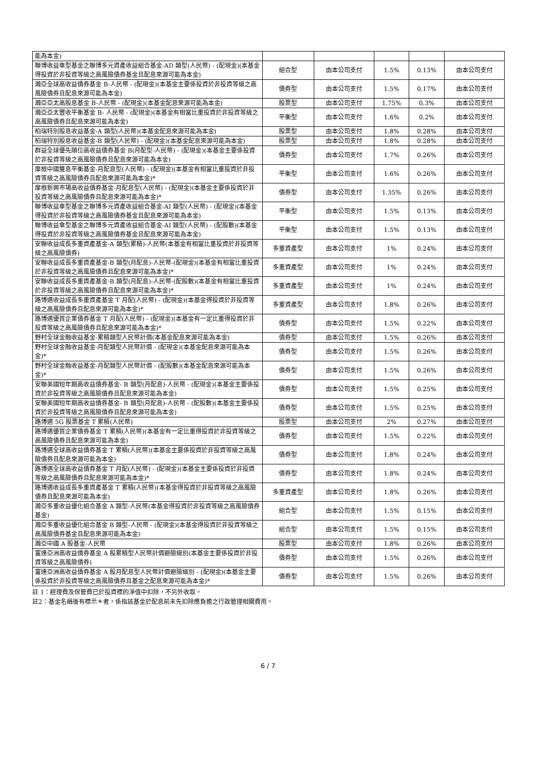| 能為本金) | | | | | |
| 聯博收益傘型基金之聯博多元資產收益組合基金-AD 類型(人民幣) - (配現金)(本基金得投資於非投資等級之高風險債券基金且配息來源可能為本金) | 組合型 | 由本公司支付 | 1.5% | 0.13% | 由本公司支付 |
| 瀚亞全球高收益債券基金 B-人民幣 - (配現金)(本基金主要係投資於非投資等級之高風險債券且配息來源可能為本金) | 債券型 | 由本公司支付 | 1.5% | 0.17% | 由本公司支付 |
| 瀚亞亞太高股息基金 B-人民幣 - (配現金)(本基金配息來源可能為本金) | 股票型 | 由本公司支付 | 1.75% | 0.3% | 由本公司支付 |
| 瀚亞亞太豐收平衡基金 B- 人民幣 - (配現金)(本基金有相當比重投資於非投資等級之高風險債券且配息來源可能為本金) | 平衡型 | 由本公司支付 | 1.6% | 0.2% | 由本公司支付 |
| 柏瑞特別股息收益基金-A 類型(人民幣)(本基金配息來源可能為本金) | 股票型 | 由本公司支付 | 1.8% | 0.28% | 由本公司支付 |
| 柏瑞特別股息收益基金-B 類型(人民幣) - (配現金)(本基金配息來源可能為本金) | 股票型 | 由本公司支付 | 1.8% | 0.28% | 由本公司支付 |
| 群益全球優先順位高收益債券基金 B(月配型-人民幣) - (配現金)(本基金主要係投資於非投資等級之高風險債券且配息來源可能為本金) | 債券型 | 由本公司支付 | 1.7% | 0.26% | 由本公司支付 |
| 摩根中國雙息平衡基金-月配息型(人民幣) - (配現金)(本基金有相當比重投資於非投資等級之高風險債券且配息來源可能為本金)* | 平衡型 | 由本公司支付 | 1.6% | 0.26% | 由本公司支付 |
| 摩根新興市場高收益債券基金-月配息型(人民幣) - (配現金)(本基金主要係投資於非投資等級之高風險債券且配息來源可能為本金)* | 債券型 | 由本公司支付 | 1.35% | 0.26% | 由本公司支付 |
| 聯博收益傘型基金之聯博多元資產收益組合基金-AI 類型(人民幣) - (配現金)(本基金得投資於非投資等級之高風險債券基金且配息來源可能為本金) | 平衡型 | 由本公司支付 | 1.5% | 0.13% | 由本公司支付 |
| 聯博收益傘型基金之聯博多元資產收益組合基金-AI 類型(人民幣) - (配股數)(本基金得投資於非投資等級之高風險債券基金且配息來源可能為本金) | 平衡型 | 由本公司支付 | 1.5% | 0.13% | 由本公司支付 |
| 安聯收益成長多重資產基金-A 類型(累積)-人民幣(本基金有相當比重投資於非投資等級之高風險債券) | 多重資產型 | 由本公司支付 | 1% | 0.24% | 由本公司支付 |
| 安聯收益成長多重資產基金-B 類型(月配息)-人民幣-(配現金)(本基金有相當比重投資於非投資等級之高風險債券且配息來源可能為本金)* | 多重資產型 | 由本公司支付 | 1% | 0.24% | 由本公司支付 |
| 安聯收益成長多重資產基金-B 類型(月配息)-人民幣-(配股數)(本基金有相當比重投資於非投資等級之高風險債券且配息來源可能為本金)* | 多重資產型 | 由本公司支付 | 1% | 0.24% | 由本公司支付 |
| 路博邁收益成長多重資產基金 T 月配(人民幣) - (配現金)(本基金得投資於非投資等級之高風險債券且配息來源可能為本金)* | 多重資產型 | 由本公司支付 | 1.8% | 0.26% | 由本公司支付 |
| 路博邁優質企業債券基金 T 月配(人民幣) - (配現金)(本基金有一定比重得投資於非投資等級之高風險債券且配息來源可能為本金)* | 債券型 | 由本公司支付 | 1.5% | 0.22% | 由本公司支付 |
| 野村全球金融收益基金-累積類型人民幣計價(本基金配息來源可能為本金) | 債券型 | 由本公司支付 | 1.5% | 0.26% | 由本公司支付 |
| 野村全球金融收益基金-月配類型人民幣計價 - (配現金)(本基金配息來源可能為本金)* | 債券型 | 由本公司支付 | 1.5% | 0.26% | 由本公司支付 |
| 野村全球金融收益基金-月配類型人民幣計價 - (配股數)(本基金配息來源可能為本金)* | 債券型 | 由本公司支付 | 1.5% | 0.26% | 由本公司支付 |
| 安聯美國短年期高收益債券基金- B 類型(月配息)-人民幣 - (配現金)(本基金主要係投資於非投資等級之高風險債券且配息來源可能為本金) | 債券型 | 由本公司支付 | 1.5% | 0.25% | 由本公司支付 |
| 安聯美國短年期高收益債券基金- B 類型(月配息)-人民幣 - (配股數)(本基金主要係投資於非投資等級之高風險債券且配息來源可能為本金) | 債券型 | 由本公司支付 | 1.5% | 0.25% | 由本公司支付 |
| 路博邁 5G 股票基金 T 累積(人民幣) | 股票型 | 由本公司支付 | 2% | 0.27% | 由本公司支付 |
| 路博邁優質企業債券基金 T 累積(人民幣)(本基金有一定比重得投資於非投資等級之高風險債券且配息來源可能為本金) | 債券型 | 由本公司支付 | 1.5% | 0.22% | 由本公司支付 |
| 路博邁全球高收益債券基金 T 累積(人民幣)(本基金主要係投資於非投資等級之高風險債券且配息來源可能為本金) | 債券型 | 由本公司支付 | 1.8% | 0.24% | 由本公司支付 |
| 路博邁全球高收益債券基金 T 月配(人民幣) - (配現金)(本基金主要係投資於非投資等級之高風險債券且配息來源可能為本金)* | 債券型 | 由本公司支付 | 1.8% | 0.24% | 由本公司支付 |
| 路博邁收益成長多重資產基金 T 累積(人民幣)(本基金得投資於非投資等級之高風險債券且配息來源可能為本金) | 多重資產型 | 由本公司支付 | 1.8% | 0.26% | 由本公司支付 |
| 瀚亞多重收益優化組合基金 A 類型-人民幣(本基金得投資於非投資等級之高風險債券基金) | 組合型 | 由本公司支付 | 1.5% | 0.15% | 由本公司支付 |
| 瀚亞多重收益優化組合基金 B 類型-人民幣 - (配現金)(本基金得投資於非投資等級之高風險債券基金且配息來源可能為本金) | 組合型 | 由本公司支付 | 1.5% | 0.15% | 由本公司支付 |
| 瀚亞中國 A 股基金-人民幣 | 股票型 | 由本公司支付 | 1.8% | 0.26% | 由本公司支付 |
| 富達亞洲高收益債券基金 A 股累積型人民幣計價避險級別(本基金主要係投資於非投資等級之高風險債券) | 債券型 | 由本公司支付 | 1.5% | 0.26% | 由本公司支付 |
| 富達亞洲高收益債券基金 A 股月配息型人民幣計價避險級別 - (配現金)(本基金主要係投資於非投資等級之高風險債券且基金之配息來源可能為本金)* | 債券型 | 由本公司支付 | 1.5% | 0.26% | 由本公司支付 |
註 1：經理費及保管費已於投資標的淨值中扣除，不另外收取。
註2：基金名稱後有標示＊者，係指該基金於配息前未先扣除應負擔之行政管理相關費用。
6 / 7